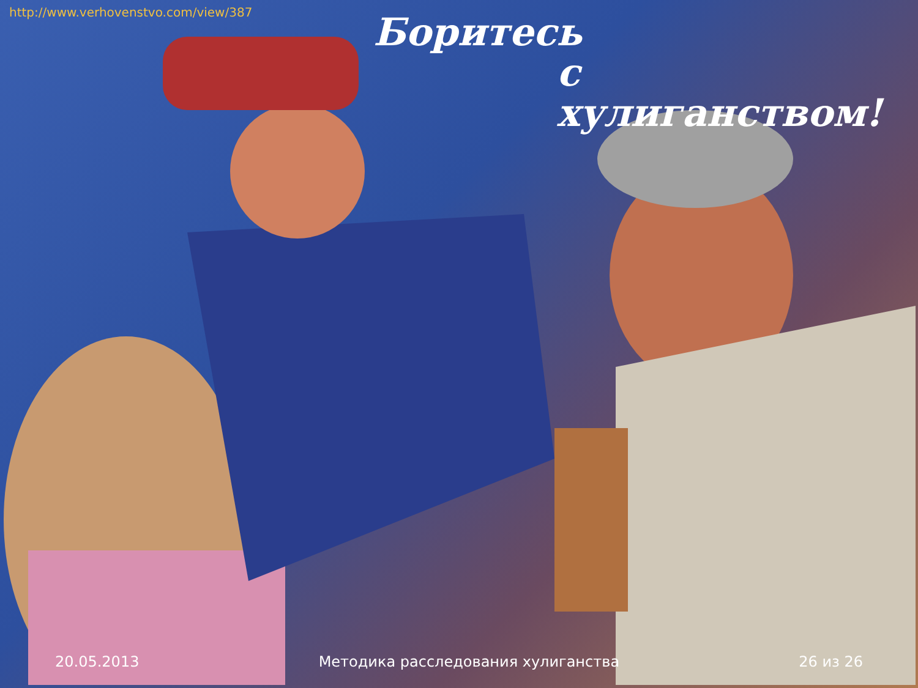http://www.verhovenstvo.com/view/387
Боритесь
с хулиганством!
20.05.2013 Методика расследования хулиганства 26 из 26